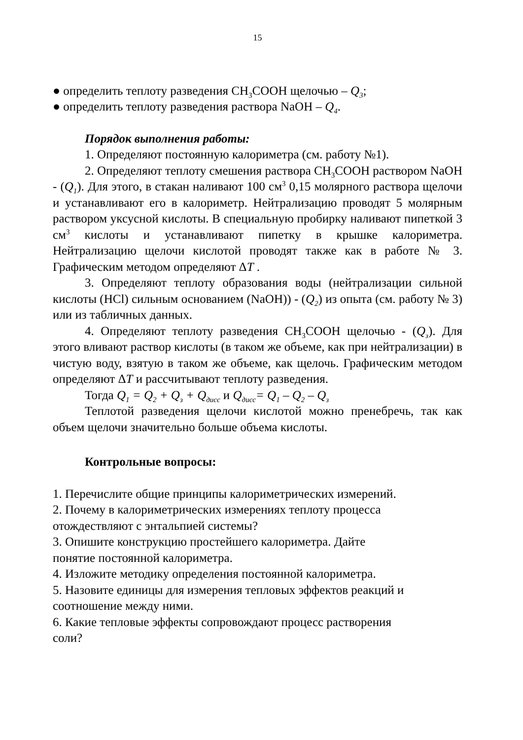15
● определить теплоту разведения CH<sub>3</sub>COOH щелочью – Q<sub>3</sub>;
● определить теплоту разведения раствора NaOH – Q<sub>4</sub>.
Порядок выполнения работы:
1. Определяют постоянную калориметра (см. работу №1).
2. Определяют теплоту смешения раствора CH<sub>3</sub>COOH раствором NaOH - (Q<sub>1</sub>). Для этого, в стакан наливают 100 см<sup>3</sup> 0,15 молярного раствора щелочи и устанавливают его в калориметр. Нейтрализацию проводят 5 молярным раствором уксусной кислоты. В специальную пробирку наливают пипеткой 3 см<sup>3</sup> кислоты и устанавливают пипетку в крышке калориметра. Нейтрализацию щелочи кислотой проводят также как в работе № 3. Графическим методом определяют ΔT .
3. Определяют теплоту образования воды (нейтрализации сильной кислоты (HCl) сильным основанием (NaOH)) - (Q<sub>2</sub>) из опыта (см. работу № 3) или из табличных данных.
4. Определяют теплоту разведения CH<sub>3</sub>COOH щелочью - (Q<sub>з</sub>). Для этого вливают раствор кислоты (в таком же объеме, как при нейтрализации) в чистую воду, взятую в таком же объеме, как щелочь. Графическим методом определяют ΔT и рассчитывают теплоту разведения.
Тогда Q<sub>1</sub> = Q<sub>2</sub> + Q<sub>з</sub> + Q<sub>дисс</sub> и Q<sub>дисс</sub>= Q<sub>1</sub> – Q<sub>2</sub> – Q<sub>з</sub>
Теплотой разведения щелочи кислотой можно пренебречь, так как объем щелочи значительно больше объема кислоты.
Контрольные вопросы:
1. Перечислите общие принципы калориметрических измерений.
2. Почему в калориметрических измерениях теплоту процесса
отождествляют с энтальпией системы?
3. Опишите конструкцию простейшего калориметра. Дайте
понятие постоянной калориметра.
4. Изложите методику определения постоянной калориметра.
5. Назовите единицы для измерения тепловых эффектов реакций и
соотношение между ними.
6. Какие тепловые эффекты сопровождают процесс растворения
соли?